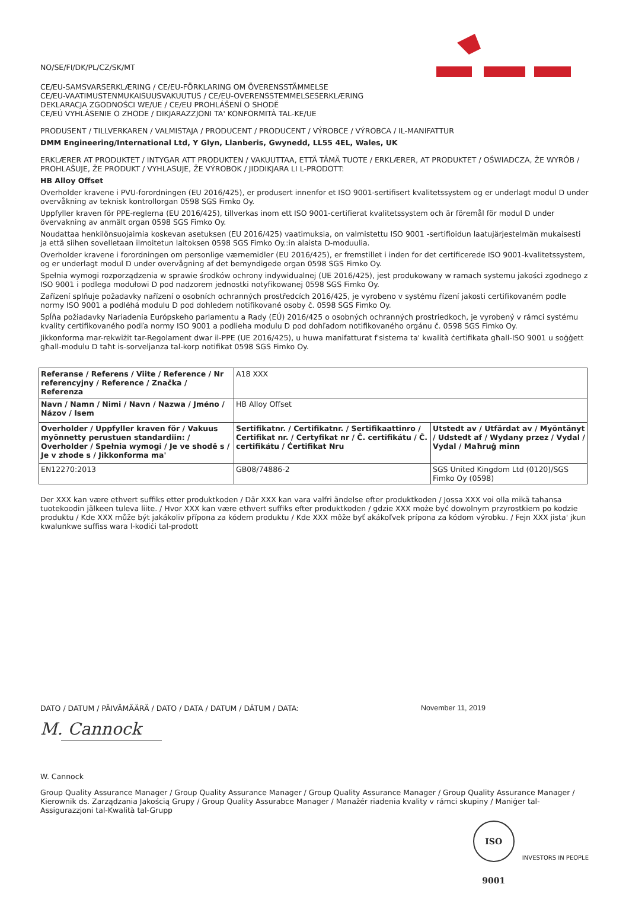NO/SE/FI/DK/PL/CZ/SK/MT
CE/EU-SAMSVARSERKLÆRING / CE/EU-FÖRKLARING OM ÖVERENSSTÄMMELSE
CE/EU-VAATIMUSTENMUKAISUUSVAKUUTUS / CE/EU-OVERENSSTEMMELSESERKLÆRING
DEKLARACJA ZGODNOŚCI WE/UE / CE/EU PROHLÁŠENÍ O SHODĚ
CE/EÚ VYHLÁSENIE O ZHODE / DIKJARAZZJONI TA' KONFORMITÀ TAL-KE/UE
PRODUSENT / TILLVERKAREN / VALMISTAJA / PRODUCENT / PRODUCENT / VÝROBCE / VÝROBCA / IL-MANIFATTUR
DMM Engineering/International Ltd, Y Glyn, Llanberis, Gwynedd, LL55 4EL, Wales, UK
ERKLÆRER AT PRODUKTET / INTYGAR ATT PRODUKTEN / VAKUUTTAA, ETTÄ TÄMÄ TUOTE / ERKLÆRER, AT PRODUKTET / OŚWIADCZA, ŻE WYRÓB / PROHLAŠUJE, ŽE PRODUKT / VYHLASUJE, ŽE VÝROBOK / JIDDIKJARA LI L-PRODOTT:
HB Alloy Offset
Overholder kravene i PVU-forordningen (EU 2016/425), er produsert innenfor et ISO 9001-sertifisert kvalitetssystem og er underlagt modul D under overvåkning av teknisk kontrollorgan 0598 SGS Fimko Oy.
Uppfyller kraven för PPE-reglerna (EU 2016/425), tillverkas inom ett ISO 9001-certifierat kvalitetssystem och är föremål för modul D under övervakning av anmält organ 0598 SGS Fimko Oy.
Noudattaa henkilönsuojaimia koskevan asetuksen (EU 2016/425) vaatimuksia, on valmistettu ISO 9001 -sertifioidun laatujärjestelmän mukaisesti ja että siihen sovelletaan ilmoitetun laitoksen 0598 SGS Fimko Oy.:in alaista D-moduulia.
Overholder kravene i forordningen om personlige værnemidler (EU 2016/425), er fremstillet i inden for det certificerede ISO 9001-kvalitetssystem, og er underlagt modul D under overvågning af det bemyndigede organ 0598 SGS Fimko Oy.
Spełnia wymogi rozporządzenia w sprawie środków ochrony indywidualnej (UE 2016/425), jest produkowany w ramach systemu jakości zgodnego z ISO 9001 i podlega modułowi D pod nadzorem jednostki notyfikowanej 0598 SGS Fimko Oy.
Zařízení splňuje požadavky nařízení o osobních ochranných prostředcích 2016/425, je vyrobeno v systému řízení jakosti certifikovaném podle normy ISO 9001 a podléhá modulu D pod dohledem notifikované osoby č. 0598 SGS Fimko Oy.
Spĺňa požiadavky Nariadenia Európskeho parlamentu a Rady (EÚ) 2016/425 o osobných ochranných prostriedkoch, je vyrobený v rámci systému kvality certifikovaného podľa normy ISO 9001 a podlieha modulu D pod dohľadom notifikovaného orgánu č. 0598 SGS Fimko Oy.
Jikkonforma mar-rekwiżit tar-Regolament dwar il-PPE (UE 2016/425), u huwa manifatturat f'sistema ta' kwalità ċertifikata għall-ISO 9001 u soġġett għall-modulu D taħt is-sorveljanza tal-korp notifikat 0598 SGS Fimko Oy.
| Referanse / Referens / Viite / Reference / Nr referencyjny / Reference / Značka / Referenza | A18 XXX | |
| Navn / Namn / Nimi / Navn / Nazwa / Jméno / Názov / Isem | HB Alloy Offset | |
| Overholder / Uppfyller kraven för / Vakuus myönnetty perustuen standardiin: / Overholder / Spełnia wymogi / Je ve shodě s / Je v zhode s / Jikkonforma ma' | Sertifikatnr. / Certifikatnr. / Sertifikaattinro / Certifikat nr. / Certyfikat nr / Č. certifikátu / Č. certifikátu / Ċertifikat Nru | Utstedt av / Utfärdat av / Myöntänyt / Udstedt af / Wydany przez / Vydal / Vydal / Maħruġ minn |
| EN12270:2013 | GB08/74886-2 | SGS United Kingdom Ltd (0120)/SGS Fimko Oy (0598) |
Der XXX kan være ethvert suffiks etter produktkoden / Där XXX kan vara valfri ändelse efter produktkoden / Jossa XXX voi olla mikä tahansa tuotekoodin jälkeen tuleva liite. / Hvor XXX kan være ethvert suffiks efter produktkoden / gdzie XXX może być dowolnym przyrostkiem po kodzie produktu / Kde XXX může být jakákoliv přípona za kódem produktu / Kde XXX môže byť akákoľvek prípona za kódom výrobku. / Fejn XXX jista' jkun kwalunkwe suffiss wara l-kodiċi tal-prodott
DATO / DATUM / PÄIVÄMÄÄRÄ / DATO / DATA / DATUM / DÁTUM / DATA: November 11, 2019
M. Cannock
W. Cannock
Group Quality Assurance Manager / Group Quality Assurance Manager / Group Quality Assurance Manager / Group Quality Assurance Manager / Kierownik ds. Zarządzania Jakością Grupy / Group Quality Assurabce Manager / Manažér riadenia kvality v rámci skupiny / Maniġer tal-Assigurazzjoni tal-Kwalità tal-Grupp
ISO 9001 INVESTORS IN PEOPLE